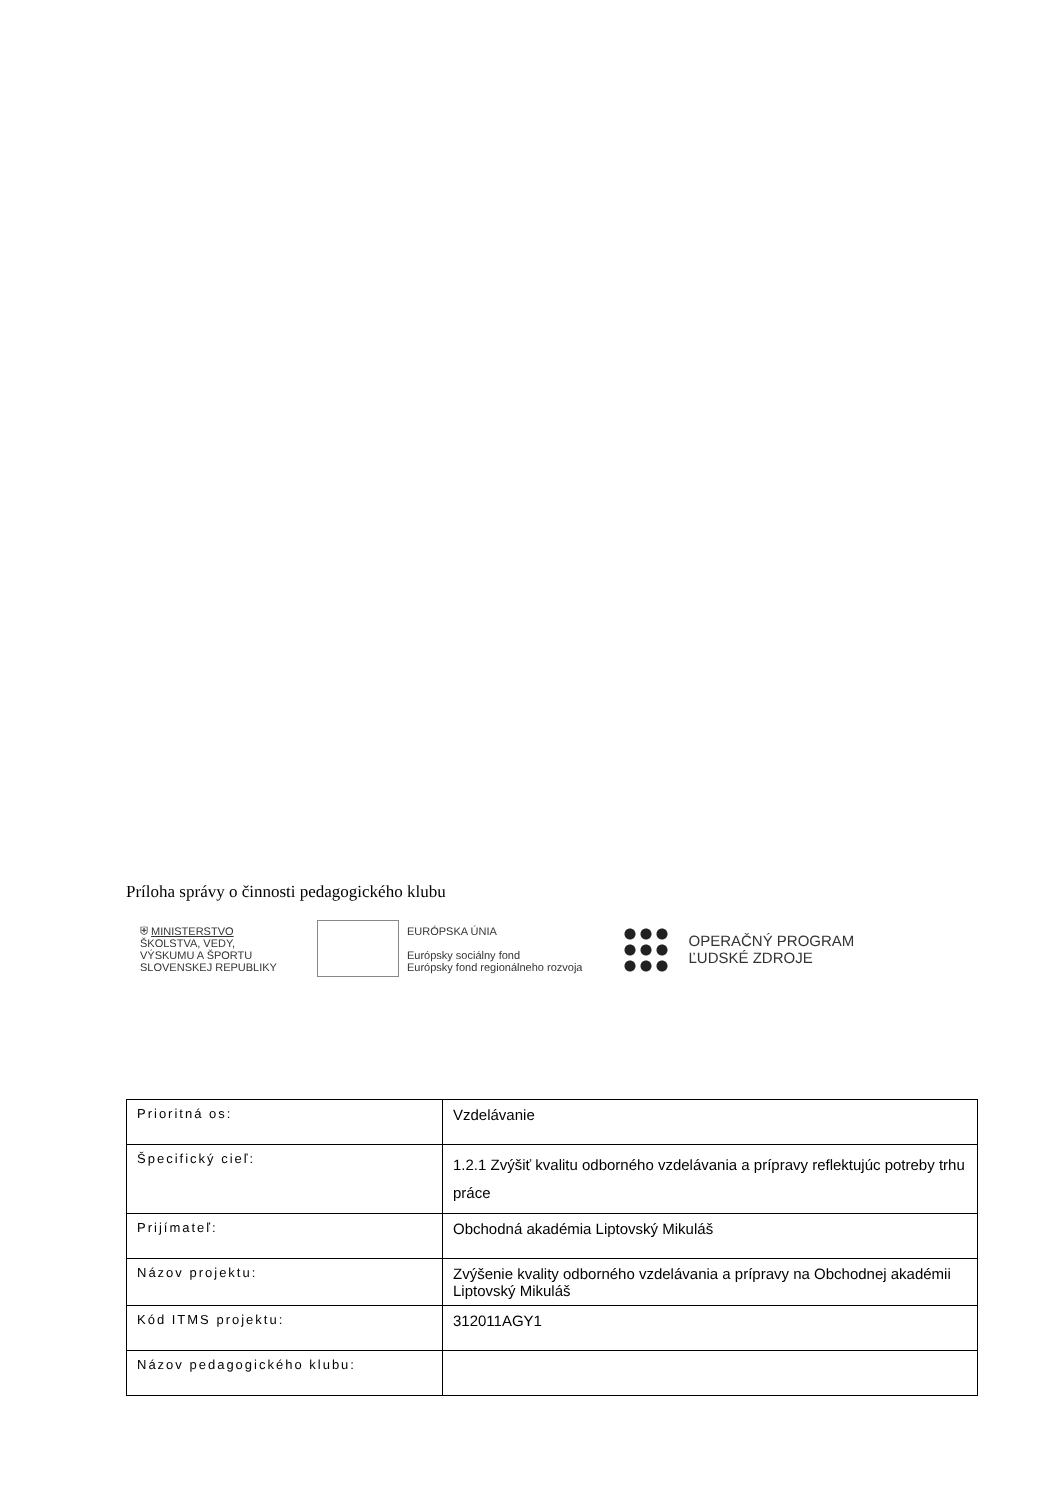Príloha správy o činnosti pedagogického klubu
⛨ MINISTERSTVO
ŠKOLSTVA, VEDY,
VÝSKUMU A ŠPORTU
SLOVENSKEJ REPUBLIKY
EURÓPSKA ÚNIA
Európsky sociálny fond
Európsky fond regionálneho rozvoja
OPERAČNÝ PROGRAM
ĽUDSKÉ ZDROJE
| Prioritná os: | Vzdelávanie |
| Špecifický cieľ: | 1.2.1 Zvýšiť kvalitu odborného vzdelávania a prípravy reflektujúc potreby trhu práce |
| Prijímateľ: | Obchodná akadémia Liptovský Mikuláš |
| Názov projektu: | Zvýšenie kvality odborného vzdelávania a prípravy na Obchodnej akadémii Liptovský Mikuláš |
| Kód ITMS projektu: | 312011AGY1 |
| Názov pedagogického klubu: | |